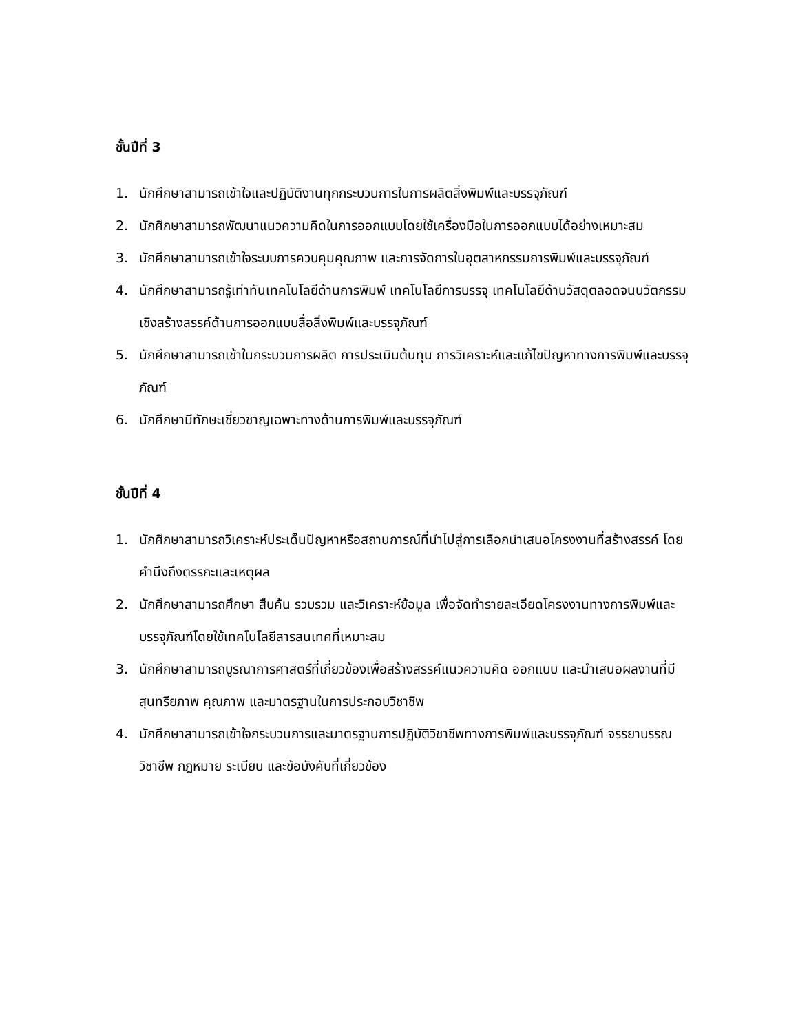ชั้นปีที่ 3
1. นักศึกษาสามารถเข้าใจและปฏิบัติงานทุกกระบวนการในการผลิตสิ่งพิมพ์และบรรจุภัณฑ์
2. นักศึกษาสามารถพัฒนาแนวความคิดในการออกแบบโดยใช้เครื่องมือในการออกแบบได้อย่างเหมาะสม
3. นักศึกษาสามารถเข้าใจระบบการควบคุมคุณภาพ และการจัดการในอุตสาหกรรมการพิมพ์และบรรจุภัณฑ์
4. นักศึกษาสามารถรู้เท่าทันเทคโนโลยีด้านการพิมพ์ เทคโนโลยีการบรรจุ เทคโนโลยีด้านวัสดุตลอดจนนวัตกรรมเชิงสร้างสรรค์ด้านการออกแบบสื่อสิ่งพิมพ์และบรรจุภัณฑ์
5. นักศึกษาสามารถเข้าในกระบวนการผลิต การประเมินต้นทุน การวิเคราะห์และแก้ไขปัญหาทางการพิมพ์และบรรจุภัณฑ์
6. นักศึกษามีทักษะเชี่ยวชาญเฉพาะทางด้านการพิมพ์และบรรจุภัณฑ์
ชั้นปีที่ 4
1. นักศึกษาสามารถวิเคราะห์ประเด็นปัญหาหรือสถานการณ์ที่นำไปสู่การเลือกนำเสนอโครงงานที่สร้างสรรค์ โดยคำนึงถึงตรรกะและเหตุผล
2. นักศึกษาสามารถศึกษา สืบค้น รวบรวม และวิเคราะห์ข้อมูล เพื่อจัดทำรายละเอียดโครงงานทางการพิมพ์และบรรจุภัณฑ์โดยใช้เทคโนโลยีสารสนเทศที่เหมาะสม
3. นักศึกษาสามารถบูรณาการศาสตร์ที่เกี่ยวข้องเพื่อสร้างสรรค์แนวความคิด ออกแบบ และนำเสนอผลงานที่มีสุนทรียภาพ คุณภาพ และมาตรฐานในการประกอบวิชาชีพ
4. นักศึกษาสามารถเข้าใจกระบวนการและมาตรฐานการปฏิบัติวิชาชีพทางการพิมพ์และบรรจุภัณฑ์ จรรยาบรรณวิชาชีพ กฎหมาย ระเบียบ และข้อบังคับที่เกี่ยวข้อง